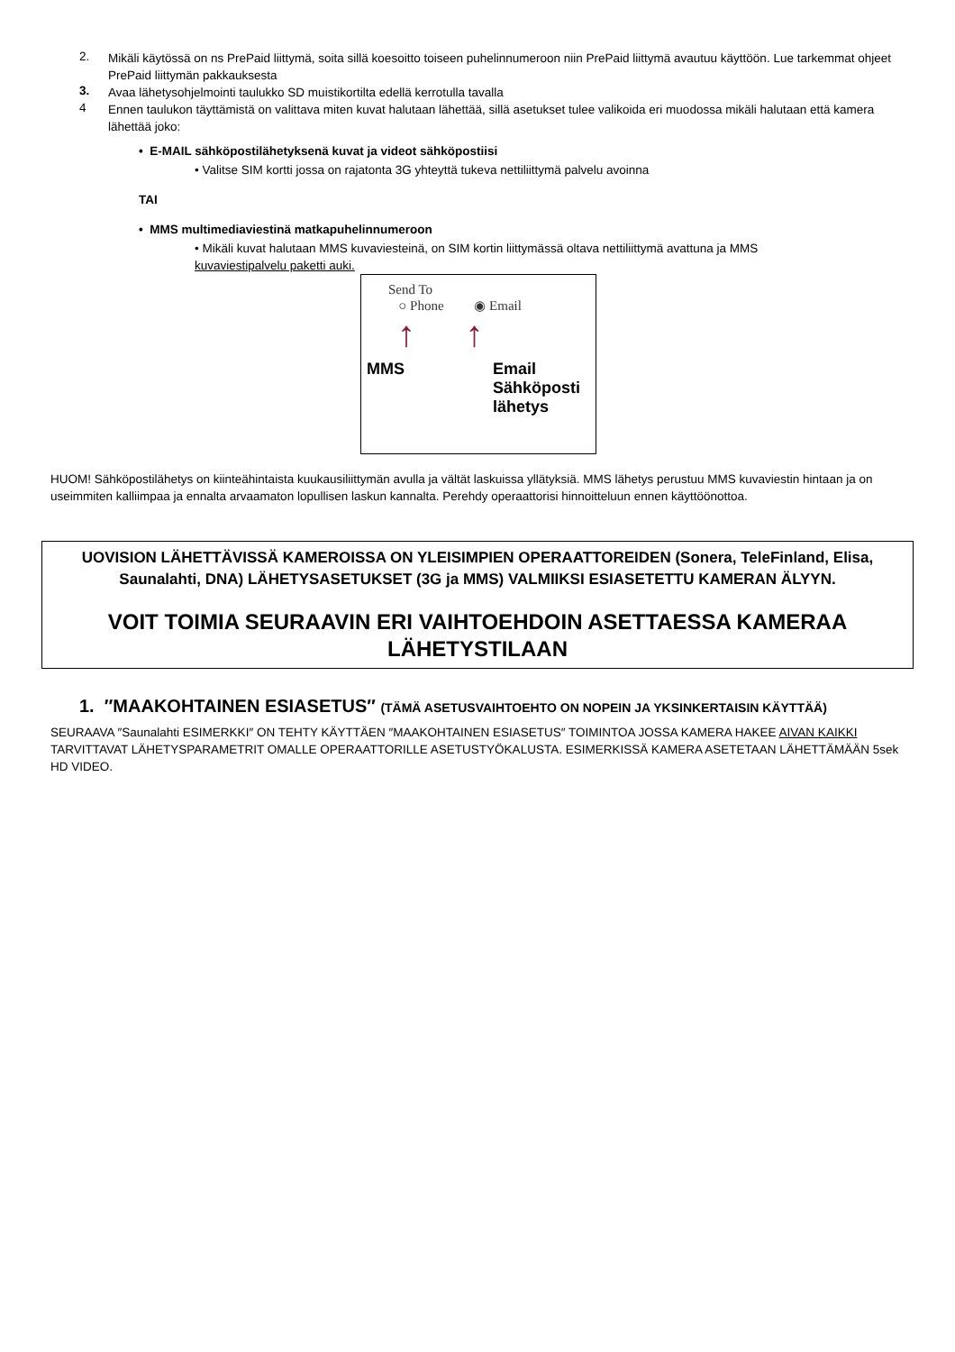2.
Mikäli käytössä on ns PrePaid liittymä, soita sillä koesoitto toiseen puhelinnumeroon niin PrePaid liittymä avautuu käyttöön. Lue tarkemmat ohjeet PrePaid liittymän pakkauksesta
3.
Avaa lähetysohjelmointi taulukko SD muistikortilta edellä kerrotulla tavalla
4
Ennen taulukon täyttämistä on valittava miten kuvat halutaan lähettää, sillä asetukset tulee valikoida eri muodossa mikäli halutaan että kamera lähettää joko:
• E-MAIL sähköpostilähetyksenä kuvat ja videot sähköpostiisi
• Valitse SIM kortti jossa on rajatonta 3G yhteyttä tukeva nettiliittymä palvelu avoinna
TAI
• MMS multimediaviestinä matkapuhelinnumeroon
• Mikäli kuvat halutaan MMS kuvaviesteinä, on SIM kortin liittymässä oltava nettiliittymä avattuna ja MMS kuvaviestipalvelu paketti auki.
Send To
○ Phone ◉ Email
↑ ↑
MMS Email
Sähköposti
lähetys
HUOM! Sähköpostilähetys on kiinteähintaista kuukausiliittymän avulla ja vältät laskuissa yllätyksiä. MMS lähetys perustuu MMS kuvaviestin hintaan ja on useimmiten kalliimpaa ja ennalta arvaamaton lopullisen laskun kannalta. Perehdy operaattorisi hinnoitteluun ennen käyttöönottoa.
UOVISION LÄHETTÄVISSÄ KAMEROISSA ON YLEISIMPIEN OPERAATTOREIDEN (Sonera, TeleFinland, Elisa, Saunalahti, DNA) LÄHETYSASETUKSET (3G ja MMS) VALMIIKSI ESIASETETTU KAMERAN ÄLYYN.
VOIT TOIMIA SEURAAVIN ERI VAIHTOEHDOIN ASETTAESSA KAMERAA LÄHETYSTILAAN
1. ″MAAKOHTAINEN ESIASETUS″ (TÄMÄ ASETUSVAIHTOEHTO ON NOPEIN JA YKSINKERTAISIN KÄYTTÄÄ)
SEURAAVA ″Saunalahti ESIMERKKI″ ON TEHTY KÄYTTÄEN ″MAAKOHTAINEN ESIASETUS″ TOIMINTOA JOSSA KAMERA HAKEE AIVAN KAIKKI TARVITTAVAT LÄHETYSPARAMETRIT OMALLE OPERAATTORILLE ASETUSTYÖKALUSTA. ESIMERKISSÄ KAMERA ASETETAAN LÄHETTÄMÄÄN 5sek HD VIDEO.